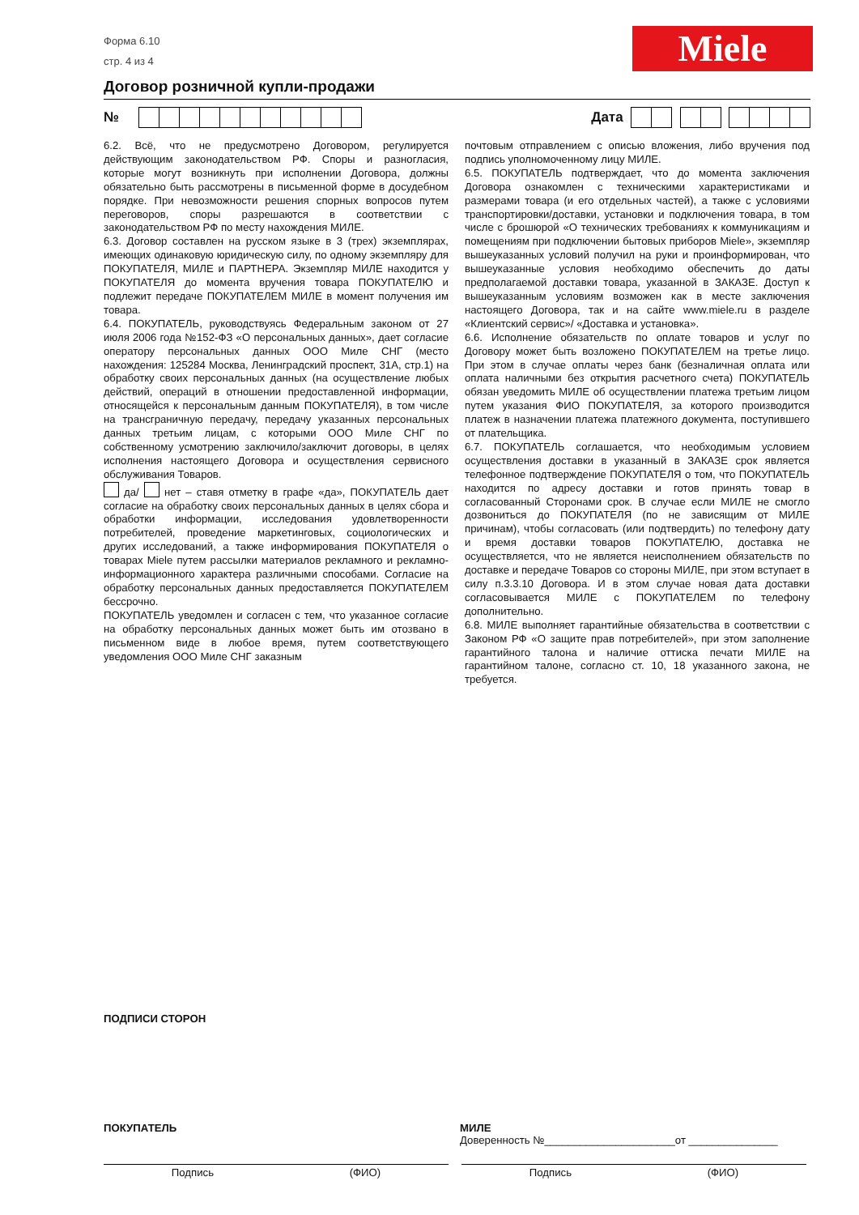Форма 6.10
стр. 4 из 4
Miele
Договор розничной купли-продажи
№ Дата
6.2. Всё, что не предусмотрено Договором, регулируется действующим законодательством РФ. Споры и разногласия, которые могут возникнуть при исполнении Договора, должны обязательно быть рассмотрены в письменной форме в досудебном порядке. При невозможности решения спорных вопросов путем переговоров, споры разрешаются в соответствии с законодательством РФ по месту нахождения МИЛЕ.
6.3. Договор составлен на русском языке в 3 (трех) экземплярах, имеющих одинаковую юридическую силу, по одному экземпляру для ПОКУПАТЕЛЯ, МИЛЕ и ПАРТНЕРА. Экземпляр МИЛЕ находится у ПОКУПАТЕЛЯ до момента вручения товара ПОКУПАТЕЛЮ и подлежит передаче ПОКУПАТЕЛЕМ МИЛЕ в момент получения им товара.
6.4. ПОКУПАТЕЛЬ, руководствуясь Федеральным законом от 27 июля 2006 года №152-ФЗ «О персональных данных», дает согласие оператору персональных данных ООО Миле СНГ (место нахождения: 125284 Москва, Ленинградский проспект, 31А, стр.1) на обработку своих персональных данных (на осуществление любых действий, операций в отношении предоставленной информации, относящейся к персональным данным ПОКУПАТЕЛЯ), в том числе на трансграничную передачу, передачу указанных персональных данных третьим лицам, с которыми ООО Миле СНГ по собственному усмотрению заключило/заключит договоры, в целях исполнения настоящего Договора и осуществления сервисного обслуживания Товаров.
да/ нет – ставя отметку в графе «да», ПОКУПАТЕЛЬ дает согласие на обработку своих персональных данных в целях сбора и обработки информации, исследования удовлетворенности потребителей, проведение маркетинговых, социологических и других исследований, а также информирования ПОКУПАТЕЛЯ о товарах Miele путем рассылки материалов рекламного и рекламно-информационного характера различными способами. Согласие на обработку персональных данных предоставляется ПОКУПАТЕЛЕМ бессрочно.
ПОКУПАТЕЛЬ уведомлен и согласен с тем, что указанное согласие на обработку персональных данных может быть им отозвано в письменном виде в любое время, путем соответствующего уведомления ООО Миле СНГ заказным
почтовым отправлением с описью вложения, либо вручения под подпись уполномоченному лицу МИЛЕ.
6.5. ПОКУПАТЕЛЬ подтверждает, что до момента заключения Договора ознакомлен с техническими характеристиками и размерами товара (и его отдельных частей), а также с условиями транспортировки/доставки, установки и подключения товара, в том числе с брошюрой «О технических требованиях к коммуникациям и помещениям при подключении бытовых приборов Miele», экземпляр вышеуказанных условий получил на руки и проинформирован, что вышеуказанные условия необходимо обеспечить до даты предполагаемой доставки товара, указанной в ЗАКАЗЕ. Доступ к вышеуказанным условиям возможен как в месте заключения настоящего Договора, так и на сайте www.miele.ru в разделе «Клиентский сервис»/ «Доставка и установка».
6.6. Исполнение обязательств по оплате товаров и услуг по Договору может быть возложено ПОКУПАТЕЛЕМ на третье лицо. При этом в случае оплаты через банк (безналичная оплата или оплата наличными без открытия расчетного счета) ПОКУПАТЕЛЬ обязан уведомить МИЛЕ об осуществлении платежа третьим лицом путем указания ФИО ПОКУПАТЕЛЯ, за которого производится платеж в назначении платежа платежного документа, поступившего от плательщика.
6.7. ПОКУПАТЕЛЬ соглашается, что необходимым условием осуществления доставки в указанный в ЗАКАЗЕ срок является телефонное подтверждение ПОКУПАТЕЛЯ о том, что ПОКУПАТЕЛЬ находится по адресу доставки и готов принять товар в согласованный Сторонами срок. В случае если МИЛЕ не смогло дозвониться до ПОКУПАТЕЛЯ (по не зависящим от МИЛЕ причинам), чтобы согласовать (или подтвердить) по телефону дату и время доставки товаров ПОКУПАТЕЛЮ, доставка не осуществляется, что не является неисполнением обязательств по доставке и передаче Товаров со стороны МИЛЕ, при этом вступает в силу п.3.3.10 Договора. И в этом случае новая дата доставки согласовывается МИЛЕ с ПОКУПАТЕЛЕМ по телефону дополнительно.
6.8. МИЛЕ выполняет гарантийные обязательства в соответствии с Законом РФ «О защите прав потребителей», при этом заполнение гарантийного талона и наличие оттиска печати МИЛЕ на гарантийном талоне, согласно ст. 10, 18 указанного закона, не требуется.
ПОДПИСИ СТОРОН
ПОКУПАТЕЛЬ
МИЛЕ
Доверенность №______________________от _______________
Подпись (ФИО) Подпись (ФИО)